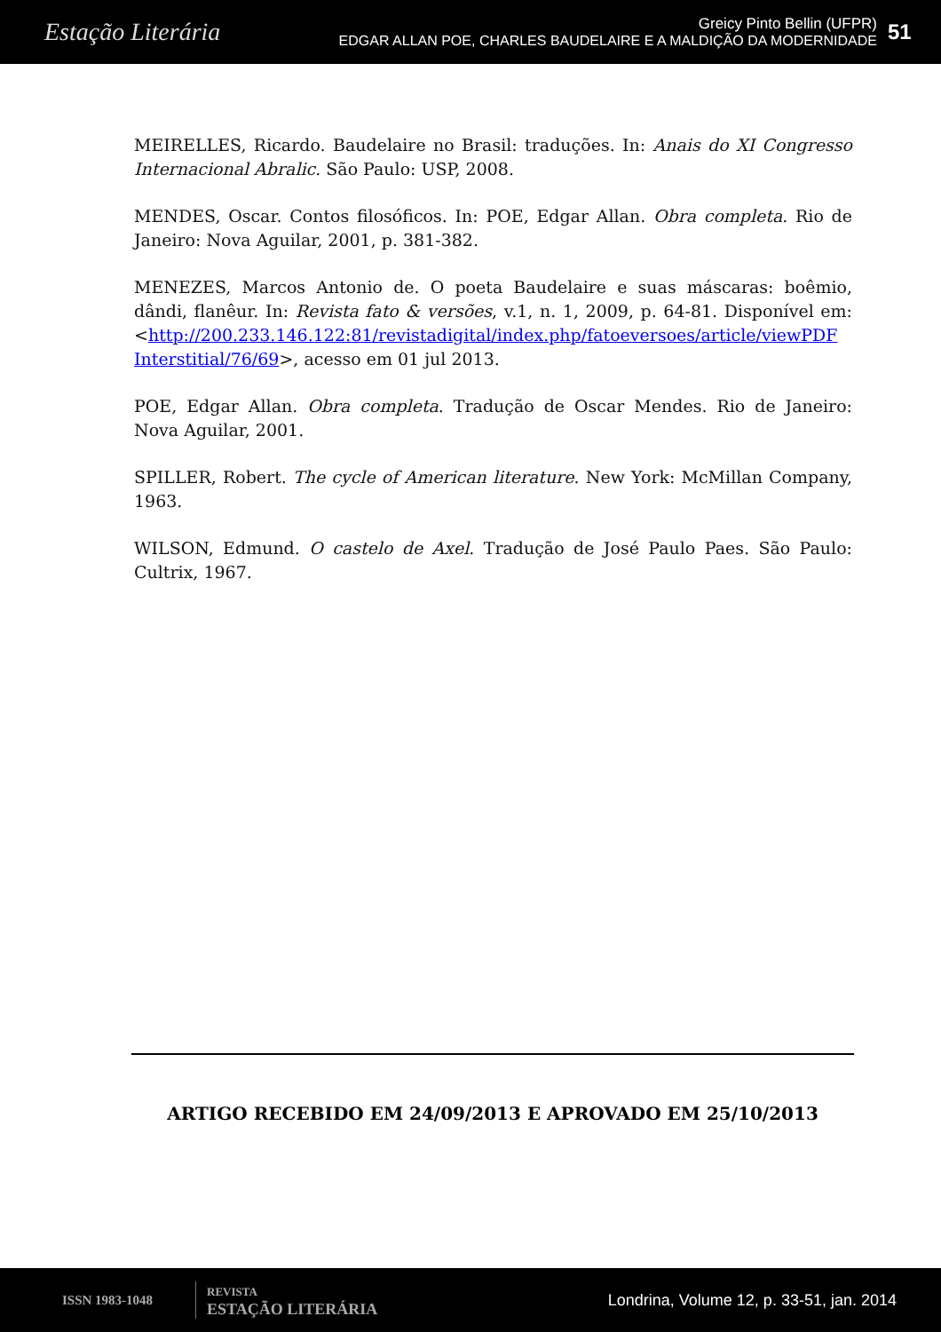Estação Literária
Greicy Pinto Bellin (UFPR)
EDGAR ALLAN POE, CHARLES BAUDELAIRE E A MALDIÇÃO DA MODERNIDADE
51
MEIRELLES, Ricardo. Baudelaire no Brasil: traduções. In: Anais do XI Congresso Internacional Abralic. São Paulo: USP, 2008.
MENDES, Oscar. Contos filosóficos. In: POE, Edgar Allan. Obra completa. Rio de Janeiro: Nova Aguilar, 2001, p. 381-382.
MENEZES, Marcos Antonio de. O poeta Baudelaire e suas máscaras: boêmio, dândi, flanêur. In: Revista fato & versões, v.1, n. 1, 2009, p. 64-81. Disponível em: <http://200.233.146.122:81/revistadigital/index.php/fatoeversoes/article/viewPDF Interstitial/76/69>, acesso em 01 jul 2013.
POE, Edgar Allan. Obra completa. Tradução de Oscar Mendes. Rio de Janeiro: Nova Aguilar, 2001.
SPILLER, Robert. The cycle of American literature. New York: McMillan Company, 1963.
WILSON, Edmund. O castelo de Axel. Tradução de José Paulo Paes. São Paulo: Cultrix, 1967.
ARTIGO RECEBIDO EM 24/09/2013 E APROVADO EM 25/10/2013
ISSN 1983-1048
REVISTA
ESTAÇÃO LITERÁRIA
Londrina, Volume 12, p. 33-51, jan. 2014